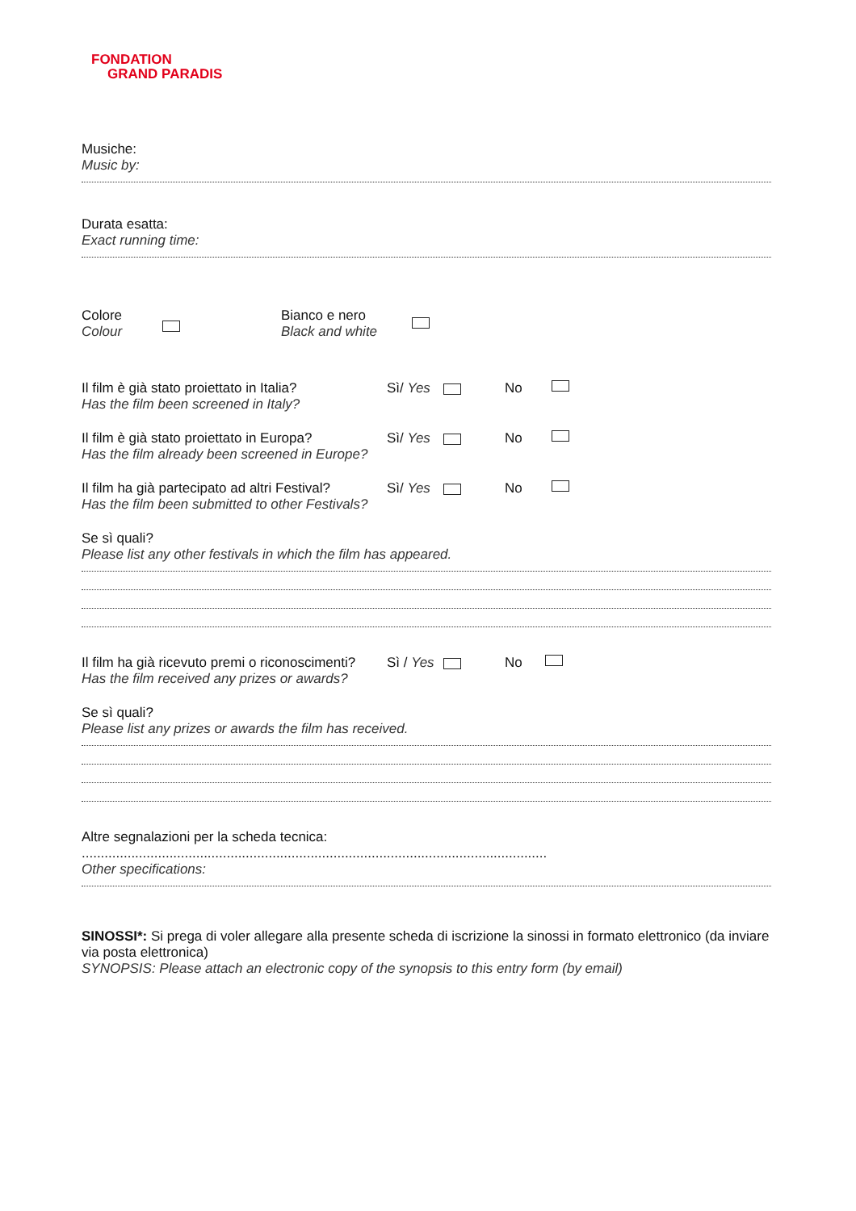FONDATION
GRAND PARADIS
Musiche:
Music by:
Durata esatta:
Exact running time:
Colore
Colour
Bianco e nero
Black and white
Il film è già stato proiettato in Italia?
Has the film been screened in Italy?
Sì/ Yes No
Il film è già stato proiettato in Europa?
Has the film already been screened in Europe?
Sì/ Yes No
Il film ha già partecipato ad altri Festival?
Has the film been submitted to other Festivals?
Sì/ Yes No
Se sì quali?
Please list any other festivals in which the film has appeared.
Il film ha già ricevuto premi o riconoscimenti?
Has the film received any prizes or awards?
Sì / Yes No
Se sì quali?
Please list any prizes or awards the film has received.
Altre segnalazioni per la scheda tecnica: ..........................................................................................................................
Other specifications:
SINOSSI*: Si prega di voler allegare alla presente scheda di iscrizione la sinossi in formato elettronico (da inviare via posta elettronica)
SYNOPSIS: Please attach an electronic copy of the synopsis to this entry form (by email)